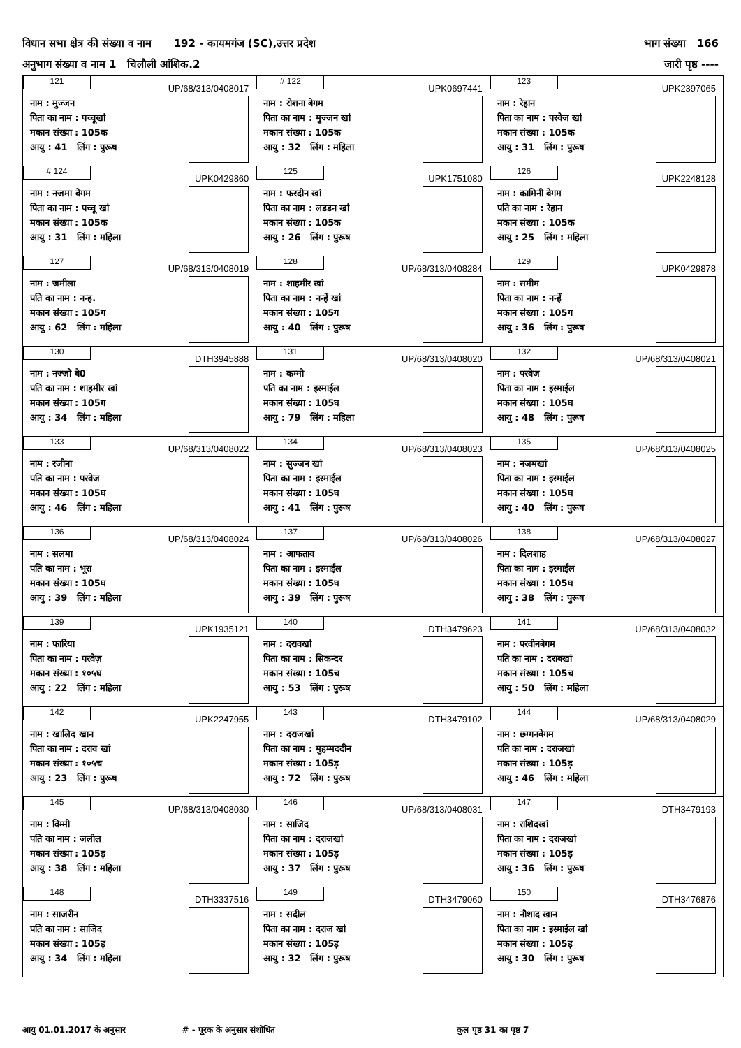विधान सभा क्षेत्र की संख्या व नाम 192 - कायमगंज (SC),उत्तर प्रदेश भाग संख्या 166
अनुभाग संख्या व नाम 1 चिलौली आंशिक.2 जारी पृष्ठ ----
| 121 UP/68/313/0408017 नाम : मुज्जन पिता का नाम : पच्चूखां मकान संख्या : 105क आयु : 41 लिंग : पुरूष | # 122 UPK0697441 नाम : रोशना बेगम पिता का नाम : मुज्जन खां मकान संख्या : 105क आयु : 32 लिंग : महिला | 123 UPK2397065 नाम : रेहान पिता का नाम : परवेज खां मकान संख्या : 105क आयु : 31 लिंग : पुरूष |
| # 124 UPK0429860 नाम : नजमा बेगम पिता का नाम : पच्चू खां मकान संख्या : 105क आयु : 31 लिंग : महिला | 125 UPK1751080 नाम : फरदीन खां पिता का नाम : लडडन खां मकान संख्या : 105क आयु : 26 लिंग : पुरूष | 126 UPK2248128 नाम : कामिनी बेगम पति का नाम : रेहान मकान संख्या : 105क आयु : 25 लिंग : महिला |
| 127 UP/68/313/0408019 नाम : जमीला पति का नाम : नन्ह. मकान संख्या : 105ग आयु : 62 लिंग : महिला | 128 UP/68/313/0408284 नाम : शाहमीर खां पिता का नाम : नन्हें खां मकान संख्या : 105ग आयु : 40 लिंग : पुरूष | 129 UPK0429878 नाम : समीम पिता का नाम : नन्हें मकान संख्या : 105ग आयु : 36 लिंग : पुरूष |
| 130 DTH3945888 नाम : नज्जो बे0 पति का नाम : शाहमीर खां मकान संख्या : 105ग आयु : 34 लिंग : महिला | 131 UP/68/313/0408020 नाम : कम्मो पति का नाम : इस्माईल मकान संख्या : 105घ आयु : 79 लिंग : महिला | 132 UP/68/313/0408021 नाम : परवेज पिता का नाम : इस्माईल मकान संख्या : 105घ आयु : 48 लिंग : पुरूष |
| 133 UP/68/313/0408022 नाम : रजीना पति का नाम : परवेज मकान संख्या : 105घ आयु : 46 लिंग : महिला | 134 UP/68/313/0408023 नाम : सुज्जन खां पिता का नाम : इस्माईल मकान संख्या : 105घ आयु : 41 लिंग : पुरूष | 135 UP/68/313/0408025 नाम : नजमखां पिता का नाम : इस्माईल मकान संख्या : 105घ आयु : 40 लिंग : पुरूष |
| 136 UP/68/313/0408024 नाम : सलमा पति का नाम : भूरा मकान संख्या : 105घ आयु : 39 लिंग : महिला | 137 UP/68/313/0408026 नाम : आफताव पिता का नाम : इस्माईल मकान संख्या : 105घ आयु : 39 लिंग : पुरूष | 138 UP/68/313/0408027 नाम : दिलशाह पिता का नाम : इस्माईल मकान संख्या : 105घ आयु : 38 लिंग : पुरूष |
| 139 UPK1935121 नाम : फारिया पिता का नाम : परवेज़ मकान संख्या : १०५घ आयु : 22 लिंग : महिला | 140 DTH3479623 नाम : दरावखां पिता का नाम : सिकन्दर मकान संख्या : 105च आयु : 53 लिंग : पुरूष | 141 UP/68/313/0408032 नाम : परवीनबेगम पति का नाम : दराबखां मकान संख्या : 105च आयु : 50 लिंग : महिला |
| 142 UPK2247955 नाम : खालिद खान पिता का नाम : दराव खां मकान संख्या : १०५च आयु : 23 लिंग : पुरूष | 143 DTH3479102 नाम : दराजखां पिता का नाम : मुहम्मददीन मकान संख्या : 105ड़ आयु : 72 लिंग : पुरूष | 144 UP/68/313/0408029 नाम : छग्गनबेगम पति का नाम : दराजखां मकान संख्या : 105ड़ आयु : 46 लिंग : महिला |
| 145 UP/68/313/0408030 नाम : विम्मी पति का नाम : जलील मकान संख्या : 105ड़ आयु : 38 लिंग : महिला | 146 UP/68/313/0408031 नाम : साजिद पिता का नाम : दराजखां मकान संख्या : 105ड़ आयु : 37 लिंग : पुरूष | 147 DTH3479193 नाम : राशिदखां पिता का नाम : दराजखां मकान संख्या : 105ड़ आयु : 36 लिंग : पुरूष |
| 148 DTH3337516 नाम : साजरीन पति का नाम : साजिद मकान संख्या : 105ड़ आयु : 34 लिंग : महिला | 149 DTH3479060 नाम : सदील पिता का नाम : दराज खां मकान संख्या : 105ड़ आयु : 32 लिंग : पुरूष | 150 DTH3476876 नाम : नौशाद खान पिता का नाम : इस्माईल खां मकान संख्या : 105ड़ आयु : 30 लिंग : पुरूष |
आयु 01.01.2017 के अनुसार # - पूरक के अनुसार संशोधित कुल पृष्ठ 31 का पृष्ठ 7